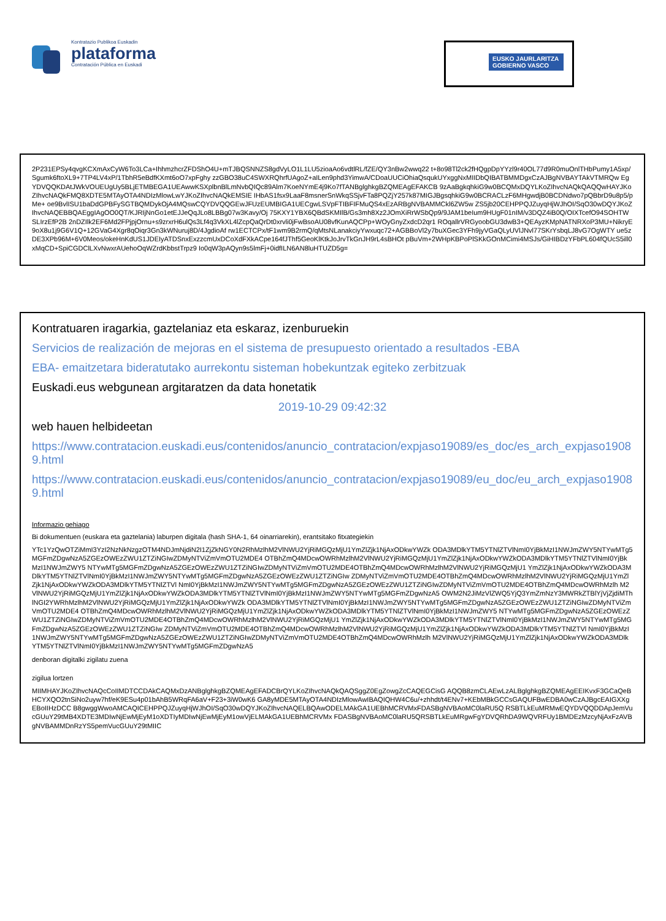Kontratazio Publikoa Euskadin
plataforma
Contratación Pública en Euskadi
EUSKO JAURLARITZA
GOBIERNO VASCO
2P231EPSy4qvgKCXmAxCyW6To3LCa+IhhmzhcrZFDShO4U+mTJBQSNNZS8gdVyLO1L1LU5zioaAo6vdtlRL/fZE/QY3nBw2wwq22 t+8o98Tl2ck2fHQgpDpYYzl9r40OL77d9R0muOnlTHbPumy1A5xp/Sgumk6ftoXL9+7TP4LV4xP/1TbhR5eBdfKXmt6oO7xpFghy zzGBO38uC4SWXRQhrfUAgoZ+aILen9phd3YimwA/CDoaUUCiOhiaQsqukUYxggNxMIIDbQIBATBMMDgxCzAJBgNVBAYTAkVTMRQw EgYDVQQKDAtJWkVOUEUgUy5BLjETMBEGA1UEAwwKSXplbnBlLmNvbQIQc89Alm7KoeNYmE4j9Ko7fTANBglghkgBZQMEAgEFAKCB 9zAaBgkqhkiG9w0BCQMxDQYLKoZIhvcNAQkQAQQwHAYJKoZIhvcNAQkFMQ8XDTE5MTAyOTA4NDIzMlowLwYJKoZIhvcNAQkEMSIE IHbAS1fsx9LaaF8msnerSnWkqSSjvFTa8PQZjY257k87MIGJBgsqhkiG9w0BCRACLzF6MHgwdjB0BCDNdwo7pQBbrD9u8p5/pMe+ oe9BvlISU1baDdGPBFySGTBQMDykOjA4MQswCQYDVQQGEwJFUzEUMBIGA1UECgwLSVpFTIBFIFMuQS4xEzARBgNVBAMMCkl6ZW5w ZS5jb20CEHPPQJZuyqHjWJhOI/SqO30wDQYJKoZIhvcNAQEBBQAEggIAgOO0QT/KJRIjNnGo1etEJJeQqJLo8LBBg07w3Kavy/Oj 75KXY1YBX6QBdSKMIlB/Gs3mh8Xz2JOmXiRrWSbQp9/9JAM1beIum9HUgF01nIM/v3DQZ4iB0Q/OIXTcefO94SOHTWSLIrzEfP2B 2nDZIlk2EF6Md2FPjpjOrnu+s9zrxrH6ulQs3Lf4q3VkXL4lZcpQaQrDt0xrvli0jFwBsoAU08vfKunAQCPp+WOyGnyZxdcD2qr1 ROqallrVRGyoobGU3dwB3+QEAyzKMpNATNRXoP3MU+NikryE9oX8u1j9G6V1Q+12GVaG4Xgr8qOiqr3Gn3kWNuruj8D/4JgdioAf rw1ECTCPx/tF1wm9B2rmQ/qMtsNLanakciyYwxuqc72+AGBBoVl2y7buXGec3YFh9jyVGaQLyUVlJNvl77SKrYsbqLJ8vG7OgWTY ue5zDE3XPb96M+6V0Meos/okeHnKdUS1JDEIyATDSnxExzzcmUxDCoXdFXkACpe164fJThf5GeoKlKtkJoJrvTkGnJH9rL4sBHOt pBuVm+2WHpKBPoPlSKkGOnMCimi4MSJs/GiHIBDzYFbPL604fQUcS5ill0xMqCD+SpiCGDClLXvNwxrAUehoOqWZrdKbbstTrpz9 Io0qW3pAQyn9s5lmFj+0idfILN6AN8luHTUZD5g=
Kontratuaren iragarkia, gaztelaniaz eta eskaraz, izenburuekin
Servicios de realización de mejoras en el sistema de presupuesto orientado a resultados -EBA
EBA- emaitzetara bideratutako aurrekontu sisteman hobekuntzak egiteko zerbitzuak
Euskadi.eus webgunean argitaratzen da data honetatik
2019-10-29 09:42:32
web hauen helbideetan
https://www.contratacion.euskadi.eus/contenidos/anuncio_contratacion/expjaso19089/es_doc/es_arch_expjaso19089.html
https://www.contratacion.euskadi.eus/contenidos/anuncio_contratacion/expjaso19089/eu_doc/eu_arch_expjaso19089.html
Informazio gehiago
Bi dokumentuen (euskara eta gaztelania) laburpen digitala (hash SHA-1, 64 oinarriarekin), erantsitako fitxategiekin
YTc1YzQwOTZiMmI3YzI2NzNkNzgzOTM4NDJmNjdiN2I1ZjZkNGY0N2RhMzlhM2VlNWU2YjRiMGQzMjU1YmZlZjk1NjAxODkwYWZk ODA3MDlkYTM5YTNlZTVlNmI0YjBkMzI1NWJmZWY5NTYwMTg5MGFmZDgwNzA5ZGEzOWEzZWU1ZTZiNGIwZDMyNTViZmVmOTU2MDE4 OTBhZmQ4MDcwOWRhMzlhM2VlNWU2YjRiMGQzMjU1YmZlZjk1NjAxODkwYWZkODA3MDlkYTM5YTNlZTVlNmI0YjBkMzI1NWJmZWY5 NTYwMTg5MGFmZDgwNzA5ZGEzOWEzZWU1ZTZiNGIwZDMyNTViZmVmOTU2MDE4OTBhZmQ4MDcwOWRhMzlhM2VlNWU2YjRiMGQzMjU1 YmZlZjk1NjAxODkwYWZkODA3MDlkYTM5YTNlZTVlNmI0YjBkMzI1NWJmZWY5NTYwMTg5MGFmZDgwNzA5ZGEzOWEzZWU1ZTZiNGIw ZDMyNTViZmVmOTU2MDE4OTBhZmQ4MDcwOWRhMzlhM2VlNWU2YjRiMGQzMjU1YmZlZjk1NjAxODkwYWZkODA3MDlkYTM5YTNlZTVl NmI0YjBkMzI1NWJmZWY5NTYwMTg5MGFmZDgwNzA5ZGEzOWEzZWU1ZTZiNGIwZDMyNTViZmVmOTU2MDE4OTBhZmQ4MDcwOWRhMzlh M2VlNWU2YjRiMGQzMjU1YmZlZjk1NjAxODkwYWZkODA3MDlkYTM5YTNlZTVlNmI0YjBkMzI1NWJmZWY5NTYwMTg5MGFmZDgwNzA5 OWM2N2JiMzVlZWQ5YjQ3YmZmNzY3MWRkZTBlYjVjZjdiMThlNGI2YWRhMzlhM2VlNWU2YjRiMGQzMjU1YmZlZjk1NjAxODkwYWZk ODA3MDlkYTM5YTNlZTVlNmI0YjBkMzI1NWJmZWY5NTYwMTg5MGFmZDgwNzA5ZGEzOWEzZWU1ZTZiNGIwZDMyNTViZmVmOTU2MDE4 OTBhZmQ4MDcwOWRhMzlhM2VlNWU2YjRiMGQzMjU1YmZlZjk1NjAxODkwYWZkODA3MDlkYTM5YTNlZTVlNmI0YjBkMzI1NWJmZWY5 NTYwMTg5MGFmZDgwNzA5ZGEzOWEzZWU1ZTZiNGIwZDMyNTViZmVmOTU2MDE4OTBhZmQ4MDcwOWRhMzlhM2VlNWU2YjRiMGQzMjU1 YmZlZjk1NjAxODkwYWZkODA3MDlkYTM5YTNlZTVlNmI0YjBkMzI1NWJmZWY5NTYwMTg5MGFmZDgwNzA5ZGEzOWEzZWU1ZTZiNGIw ZDMyNTViZmVmOTU2MDE4OTBhZmQ4MDcwOWRhMzlhM2VlNWU2YjRiMGQzMjU1YmZlZjk1NjAxODkwYWZkODA3MDlkYTM5YTNlZTVl NmI0YjBkMzI1NWJmZWY5NTYwMTg5MGFmZDgwNzA5ZGEzOWEzZWU1ZTZiNGIwZDMyNTViZmVmOTU2MDE4OTBhZmQ4MDcwOWRhMzlh M2VlNWU2YjRiMGQzMjU1YmZlZjk1NjAxODkwYWZkODA3MDlkYTM5YTNlZTVlNmI0YjBkMzI1NWJmZWY5NTYwMTg5MGFmZDgwNzA5
denboran digitalki zigilatu zuena
zigilua lortzen
MIIMHAYJKoZIhvcNAQcCoIIMDTCCDAkCAQMxDzANBglghkgBZQMEAgEFADCBrQYLKoZIhvcNAQkQAQSggZ0EgZowgZcCAQEGCisG AQQB8zmCLAEwLzALBglghkgBZQMEAgEEIKvxF3GCaQeBHCYXQO2tnSiNo2uyw7hf/eK9ESu4p01bAhB5WRqFA6aV+F23+3iW0wK6 GA8yMDE5MTAyOTA4NDIzMlowAwIBAQIQHW4C6u/+zhhdt/t4ENv7+KEbMBkGCCsGAQUFBwEDBA0wCzAJBgcEAIGXXgEBoIIHzDCC B8gwggWwoAMCAQICEHPPQJZuyqHjWJhOI/SqO30wDQYJKoZIhvcNAQELBQAwODELMAkGA1UEBhMCRVMxFDASBgNVBAoMC0laRU5Q RSBTLkEuMRMwEQYDVQQDDApJemVucGUuY29tMB4XDTE3MDIwNjEwMjEyM1oXDTIyMDIwNjEwMjEyM1owVjELMAkGA1UEBhMCRVMx FDASBgNVBAoMC0laRU5QRSBTLkEuMRgwFgYDVQRhDA9WQVRFUy1BMDEzMzcyNjAxFzAVBgNVBAMMDnRzYS5pemVucGUuY29tMIIC